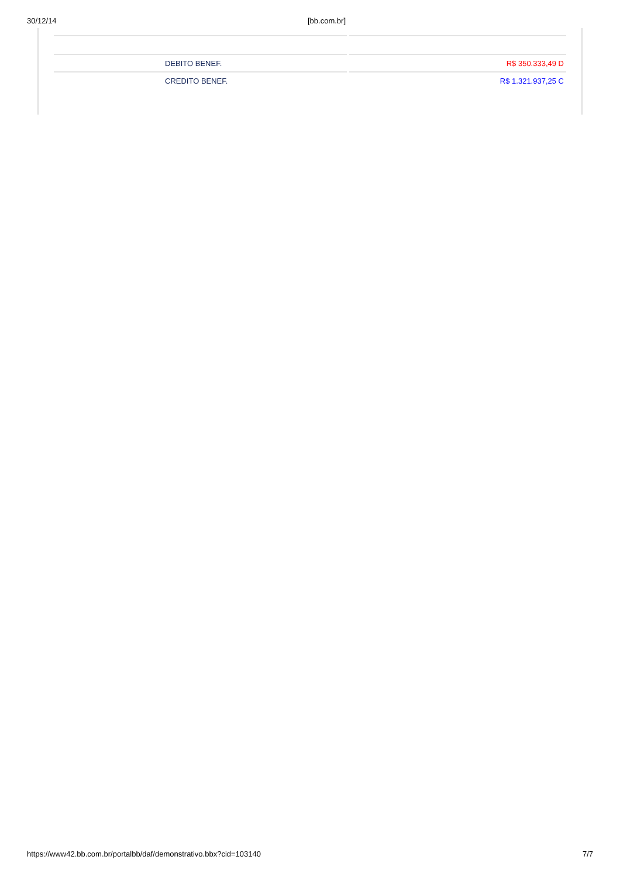30/12/14 [bb.com.br]
| DEBITO BENEF. | R$ 350.333,49 D |
| CREDITO BENEF. | R$ 1.321.937,25 C |
https://www42.bb.com.br/portalbb/daf/demonstrativo.bbx?cid=103140 7/7